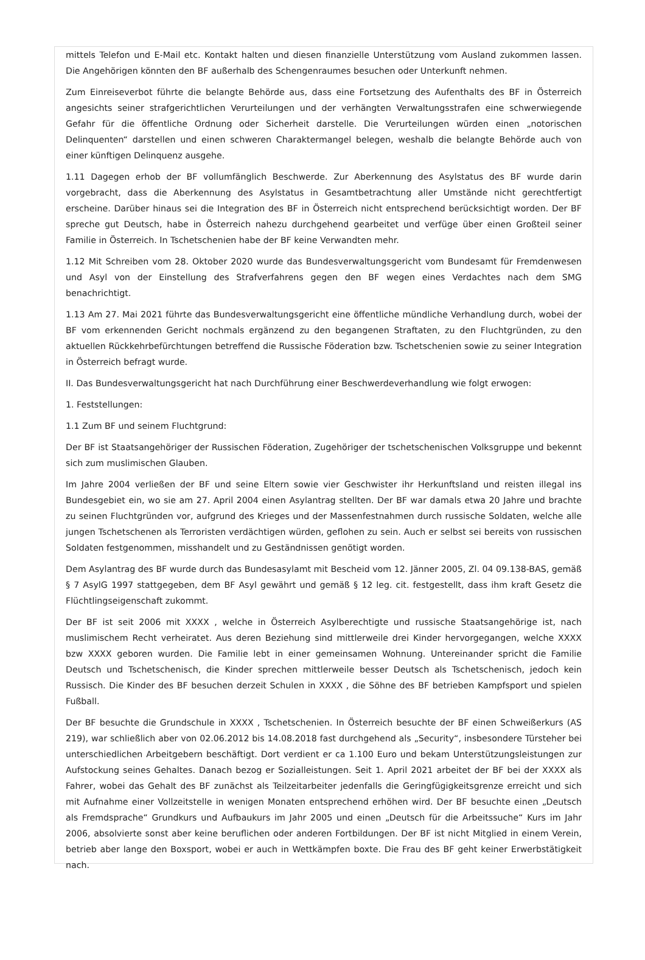mittels Telefon und E-Mail etc. Kontakt halten und diesen finanzielle Unterstützung vom Ausland zukommen lassen. Die Angehörigen könnten den BF außerhalb des Schengenraumes besuchen oder Unterkunft nehmen.
Zum Einreiseverbot führte die belangte Behörde aus, dass eine Fortsetzung des Aufenthalts des BF in Österreich angesichts seiner strafgerichtlichen Verurteilungen und der verhängten Verwaltungsstrafen eine schwerwiegende Gefahr für die öffentliche Ordnung oder Sicherheit darstelle. Die Verurteilungen würden einen „notorischen Delinquenten“ darstellen und einen schweren Charaktermangel belegen, weshalb die belangte Behörde auch von einer künftigen Delinquenz ausgehe.
1.11 Dagegen erhob der BF vollumfänglich Beschwerde. Zur Aberkennung des Asylstatus des BF wurde darin vorgebracht, dass die Aberkennung des Asylstatus in Gesamtbetrachtung aller Umstände nicht gerechtfertigt erscheine. Darüber hinaus sei die Integration des BF in Österreich nicht entsprechend berücksichtigt worden. Der BF spreche gut Deutsch, habe in Österreich nahezu durchgehend gearbeitet und verfüge über einen Großteil seiner Familie in Österreich. In Tschetschenien habe der BF keine Verwandten mehr.
1.12 Mit Schreiben vom 28. Oktober 2020 wurde das Bundesverwaltungsgericht vom Bundesamt für Fremdenwesen und Asyl von der Einstellung des Strafverfahrens gegen den BF wegen eines Verdachtes nach dem SMG benachrichtigt.
1.13 Am 27. Mai 2021 führte das Bundesverwaltungsgericht eine öffentliche mündliche Verhandlung durch, wobei der BF vom erkennenden Gericht nochmals ergänzend zu den begangenen Straftaten, zu den Fluchtgründen, zu den aktuellen Rückkehrbefürchtungen betreffend die Russische Föderation bzw. Tschetschenien sowie zu seiner Integration in Österreich befragt wurde.
II. Das Bundesverwaltungsgericht hat nach Durchführung einer Beschwerdeverhandlung wie folgt erwogen:
1. Feststellungen:
1.1 Zum BF und seinem Fluchtgrund:
Der BF ist Staatsangehöriger der Russischen Föderation, Zugehöriger der tschetschenischen Volksgruppe und bekennt sich zum muslimischen Glauben.
Im Jahre 2004 verließen der BF und seine Eltern sowie vier Geschwister ihr Herkunftsland und reisten illegal ins Bundesgebiet ein, wo sie am 27. April 2004 einen Asylantrag stellten. Der BF war damals etwa 20 Jahre und brachte zu seinen Fluchtgründen vor, aufgrund des Krieges und der Massenfestnahmen durch russische Soldaten, welche alle jungen Tschetschenen als Terroristen verdächtigen würden, geflohen zu sein. Auch er selbst sei bereits von russischen Soldaten festgenommen, misshandelt und zu Geständnissen genötigt worden.
Dem Asylantrag des BF wurde durch das Bundesasylamt mit Bescheid vom 12. Jänner 2005, Zl. 04 09.138-BAS, gemäß § 7 AsylG 1997 stattgegeben, dem BF Asyl gewährt und gemäß § 12 leg. cit. festgestellt, dass ihm kraft Gesetz die Flüchtlingseigenschaft zukommt.
Der BF ist seit 2006 mit XXXX , welche in Österreich Asylberechtigte und russische Staatsangehörige ist, nach muslimischem Recht verheiratet. Aus deren Beziehung sind mittlerweile drei Kinder hervorgegangen, welche XXXX bzw XXXX geboren wurden. Die Familie lebt in einer gemeinsamen Wohnung. Untereinander spricht die Familie Deutsch und Tschetschenisch, die Kinder sprechen mittlerweile besser Deutsch als Tschetschenisch, jedoch kein Russisch. Die Kinder des BF besuchen derzeit Schulen in XXXX , die Söhne des BF betrieben Kampfsport und spielen Fußball.
Der BF besuchte die Grundschule in XXXX , Tschetschenien. In Österreich besuchte der BF einen Schweißerkurs (AS 219), war schließlich aber von 02.06.2012 bis 14.08.2018 fast durchgehend als „Security“, insbesondere Türsteher bei unterschiedlichen Arbeitgebern beschäftigt. Dort verdient er ca 1.100 Euro und bekam Unterstützungsleistungen zur Aufstockung seines Gehaltes. Danach bezog er Sozialleistungen. Seit 1. April 2021 arbeitet der BF bei der XXXX als Fahrer, wobei das Gehalt des BF zunächst als Teilzeitarbeiter jedenfalls die Geringfügigkeitsgrenze erreicht und sich mit Aufnahme einer Vollzeitstelle in wenigen Monaten entsprechend erhöhen wird. Der BF besuchte einen „Deutsch als Fremdsprache“ Grundkurs und Aufbaukurs im Jahr 2005 und einen „Deutsch für die Arbeitssuche“ Kurs im Jahr 2006, absolvierte sonst aber keine beruflichen oder anderen Fortbildungen. Der BF ist nicht Mitglied in einem Verein, betrieb aber lange den Boxsport, wobei er auch in Wettkämpfen boxte. Die Frau des BF geht keiner Erwerbstätigkeit nach.